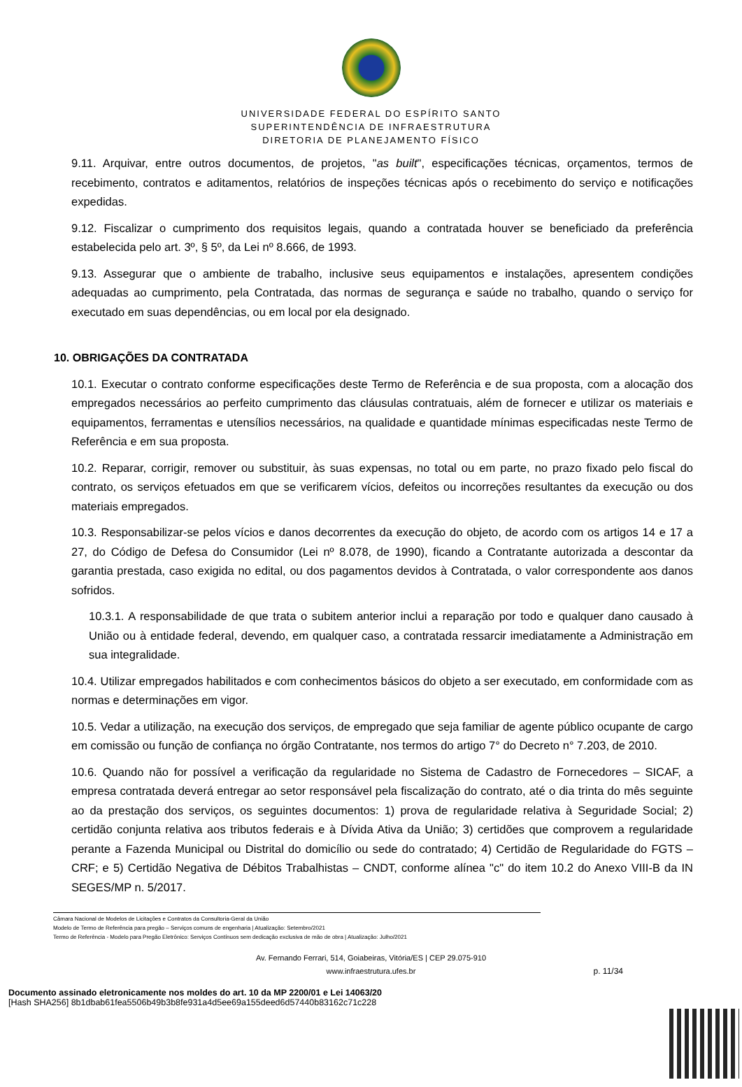UNIVERSIDADE FEDERAL DO ESPÍRITO SANTO
SUPERINTENDÊNCIA DE INFRAESTRUTURA
DIRETORIA DE PLANEJAMENTO FÍSICO
9.11. Arquivar, entre outros documentos, de projetos, "as built", especificações técnicas, orçamentos, termos de recebimento, contratos e aditamentos, relatórios de inspeções técnicas após o recebimento do serviço e notificações expedidas.
9.12. Fiscalizar o cumprimento dos requisitos legais, quando a contratada houver se beneficiado da preferência estabelecida pelo art. 3º, § 5º, da Lei nº 8.666, de 1993.
9.13. Assegurar que o ambiente de trabalho, inclusive seus equipamentos e instalações, apresentem condições adequadas ao cumprimento, pela Contratada, das normas de segurança e saúde no trabalho, quando o serviço for executado em suas dependências, ou em local por ela designado.
10. OBRIGAÇÕES DA CONTRATADA
10.1. Executar o contrato conforme especificações deste Termo de Referência e de sua proposta, com a alocação dos empregados necessários ao perfeito cumprimento das cláusulas contratuais, além de fornecer e utilizar os materiais e equipamentos, ferramentas e utensílios necessários, na qualidade e quantidade mínimas especificadas neste Termo de Referência e em sua proposta.
10.2. Reparar, corrigir, remover ou substituir, às suas expensas, no total ou em parte, no prazo fixado pelo fiscal do contrato, os serviços efetuados em que se verificarem vícios, defeitos ou incorreções resultantes da execução ou dos materiais empregados.
10.3. Responsabilizar-se pelos vícios e danos decorrentes da execução do objeto, de acordo com os artigos 14 e 17 a 27, do Código de Defesa do Consumidor (Lei nº 8.078, de 1990), ficando a Contratante autorizada a descontar da garantia prestada, caso exigida no edital, ou dos pagamentos devidos à Contratada, o valor correspondente aos danos sofridos.
10.3.1. A responsabilidade de que trata o subitem anterior inclui a reparação por todo e qualquer dano causado à União ou à entidade federal, devendo, em qualquer caso, a contratada ressarcir imediatamente a Administração em sua integralidade.
10.4. Utilizar empregados habilitados e com conhecimentos básicos do objeto a ser executado, em conformidade com as normas e determinações em vigor.
10.5. Vedar a utilização, na execução dos serviços, de empregado que seja familiar de agente público ocupante de cargo em comissão ou função de confiança no órgão Contratante, nos termos do artigo 7° do Decreto n° 7.203, de 2010.
10.6. Quando não for possível a verificação da regularidade no Sistema de Cadastro de Fornecedores – SICAF, a empresa contratada deverá entregar ao setor responsável pela fiscalização do contrato, até o dia trinta do mês seguinte ao da prestação dos serviços, os seguintes documentos: 1) prova de regularidade relativa à Seguridade Social; 2) certidão conjunta relativa aos tributos federais e à Dívida Ativa da União; 3) certidões que comprovem a regularidade perante a Fazenda Municipal ou Distrital do domicílio ou sede do contratado; 4) Certidão de Regularidade do FGTS – CRF; e 5) Certidão Negativa de Débitos Trabalhistas – CNDT, conforme alínea "c" do item 10.2 do Anexo VIII-B da IN SEGES/MP n. 5/2017.
Câmara Nacional de Modelos de Licitações e Contratos da Consultoria-Geral da União
Modelo de Termo de Referência para pregão – Serviços comuns de engenharia | Atualização: Setembro/2021
Termo de Referência - Modelo para Pregão Eletrônico: Serviços Contínuos sem dedicação exclusiva de mão de obra | Atualização: Julho/2021
Av. Fernando Ferrari, 514, Goiabeiras, Vitória/ES | CEP 29.075-910
www.infraestrutura.ufes.br
p. 11/34
Documento assinado eletronicamente nos moldes do art. 10 da MP 2200/01 e Lei 14063/20
[Hash SHA256] 8b1dbab61fea5506b49b3b8fe931a4d5ee69a155deed6d57440b83162c71c228